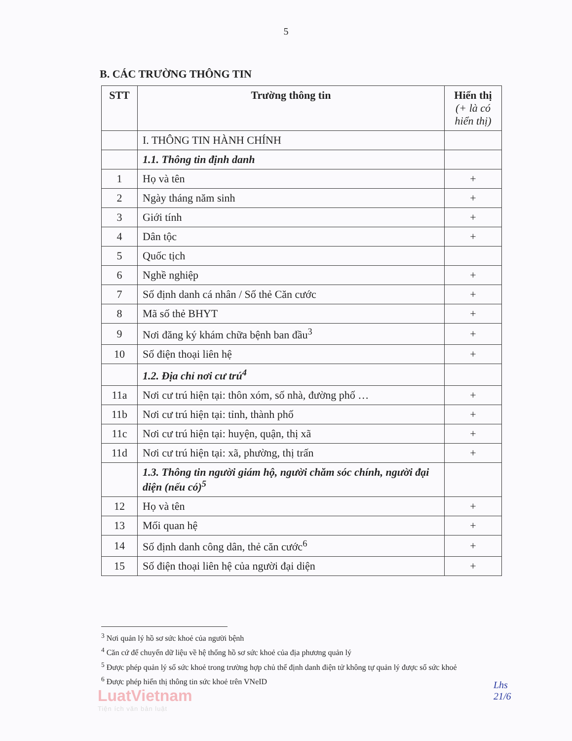5
B. CÁC TRƯỜNG THÔNG TIN
| STT | Trường thông tin | Hiển thị (+ là có hiển thị) |
| --- | --- | --- |
| | I. THÔNG TIN HÀNH CHÍNH | |
| | 1.1. Thông tin định danh | |
| 1 | Họ và tên | + |
| 2 | Ngày tháng năm sinh | + |
| 3 | Giới tính | + |
| 4 | Dân tộc | + |
| 5 | Quốc tịch | |
| 6 | Nghề nghiệp | + |
| 7 | Số định danh cá nhân / Số thẻ Căn cước | + |
| 8 | Mã số thẻ BHYT | + |
| 9 | Nơi đăng ký khám chữa bệnh ban đầu<sup>3</sup> | + |
| 10 | Số điện thoại liên hệ | + |
| | 1.2. Địa chỉ nơi cư trú<sup>4</sup> | |
| 11a | Nơi cư trú hiện tại: thôn xóm, số nhà, đường phố … | + |
| 11b | Nơi cư trú hiện tại: tỉnh, thành phố | + |
| 11c | Nơi cư trú hiện tại: huyện, quận, thị xã | + |
| 11d | Nơi cư trú hiện tại: xã, phường, thị trấn | + |
| | 1.3. Thông tin người giám hộ, người chăm sóc chính, người đại diện (nếu có)<sup>5</sup> | |
| 12 | Họ và tên | + |
| 13 | Mối quan hệ | + |
| 14 | Số định danh công dân, thẻ căn cước<sup>6</sup> | + |
| 15 | Số điện thoại liên hệ của người đại diện | + |
<sup>3</sup> Nơi quản lý hồ sơ sức khoẻ của người bệnh
<sup>4</sup> Căn cứ để chuyển dữ liệu về hệ thống hồ sơ sức khoẻ của địa phương quản lý
<sup>5</sup> Được phép quản lý sổ sức khoẻ trong trường hợp chủ thể định danh điện tử không tự quản lý được sổ sức khoẻ
<sup>6</sup> Được phép hiển thị thông tin sức khoẻ trên VNeID
LuatVietnam
Tiện ích văn bản luật
Lhs
21/6